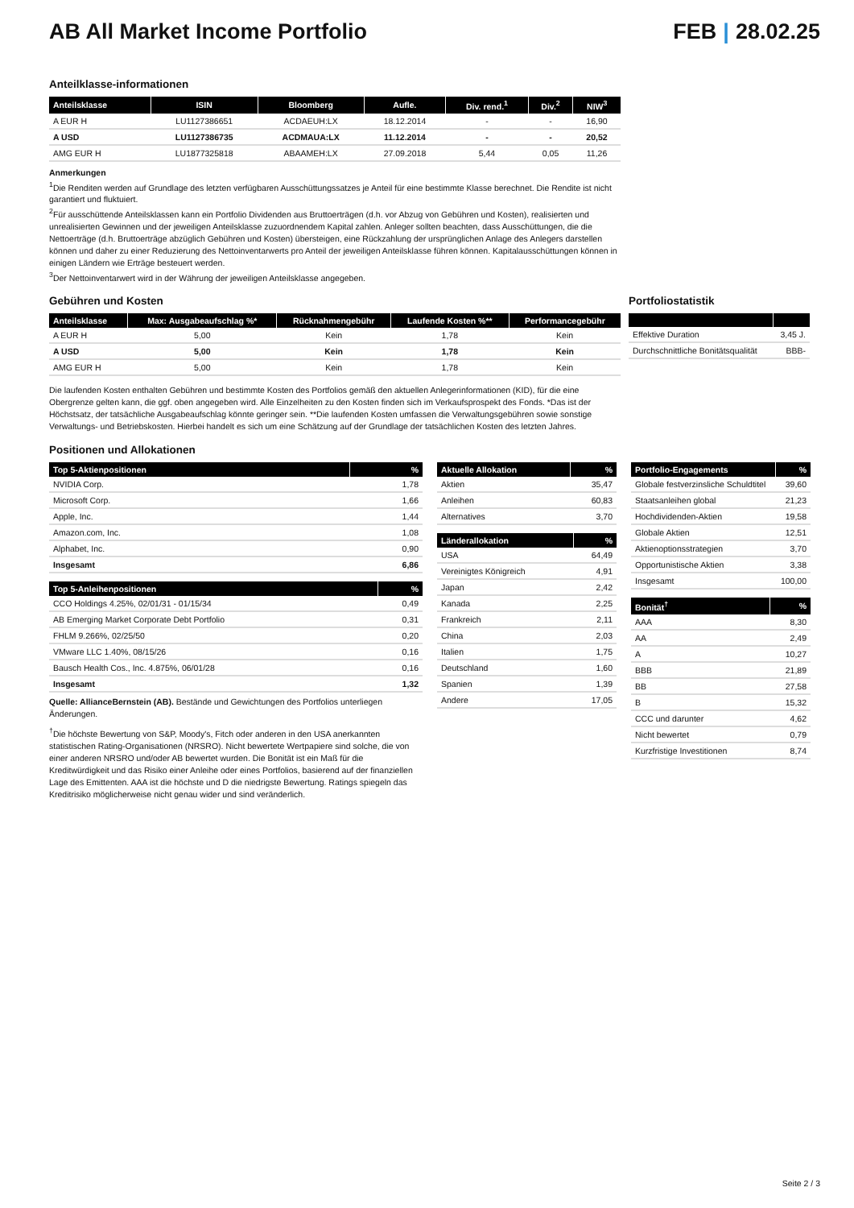AB All Market Income Portfolio FEB | 28.02.25
Anteilklasse-informationen
| Anteilsklasse | ISIN | Bloomberg | Aufle. | Div. rend.<sup>1</sup> | Div.<sup>2</sup> | NIW<sup>3</sup> |
| --- | --- | --- | --- | --- | --- | --- |
| A EUR H | LU1127386651 | ACDAEUH:LX | 18.12.2014 | - | - | 16,90 |
| A USD | LU1127386735 | ACDMAUA:LX | 11.12.2014 | - | - | 20,52 |
| AMG EUR H | LU1877325818 | ABAAMEH:LX | 27.09.2018 | 5,44 | 0,05 | 11,26 |
Anmerkungen
<sup>1</sup> Die Renditen werden auf Grundlage des letzten verfügbaren Ausschüttungssatzes je Anteil für eine bestimmte Klasse berechnet. Die Rendite ist nicht garantiert und fluktuiert.
<sup>2</sup> Für ausschüttende Anteilsklassen kann ein Portfolio Dividenden aus Bruttoerträgen (d.h. vor Abzug von Gebühren und Kosten), realisierten und unrealisierten Gewinnen und der jeweiligen Anteilsklasse zuzuordnendem Kapital zahlen. Anleger sollten beachten, dass Ausschüttungen, die die Nettoerträge (d.h. Bruttoerträge abzüglich Gebühren und Kosten) übersteigen, eine Rückzahlung der ursprünglichen Anlage des Anlegers darstellen können und daher zu einer Reduzierung des Nettoinventarwerts pro Anteil der jeweiligen Anteilsklasse führen können. Kapitalausschüttungen können in einigen Ländern wie Erträge besteuert werden.
<sup>3</sup> Der Nettoinventarwert wird in der Währung der jeweiligen Anteilsklasse angegeben.
Gebühren und Kosten
| Anteilsklasse | Max: Ausgabeaufschlag %* | Rücknahmengebühr | Laufende Kosten %** | Performancegebühr |
| --- | --- | --- | --- | --- |
| A EUR H | 5,00 | Kein | 1,78 | Kein |
| A USD | 5,00 | Kein | 1,78 | Kein |
| AMG EUR H | 5,00 | Kein | 1,78 | Kein |
Die laufenden Kosten enthalten Gebühren und bestimmte Kosten des Portfolios gemäß den aktuellen Anlegerinformationen (KID), für die eine Obergrenze gelten kann, die ggf. oben angegeben wird. Alle Einzelheiten zu den Kosten finden sich im Verkaufsprospekt des Fonds. *Das ist der Höchstsatz, der tatsächliche Ausgabeaufschlag könnte geringer sein. **Die laufenden Kosten umfassen die Verwaltungsgebühren sowie sonstige Verwaltungs- und Betriebskosten. Hierbei handelt es sich um eine Schätzung auf der Grundlage der tatsächlichen Kosten des letzten Jahres.
Portfoliostatistik
| Effektive Duration | 3,45 J. |
| Durchschnittliche Bonitätsqualität | BBB- |
Positionen und Allokationen
| Top 5-Aktienpositionen | % |
| --- | --- |
| NVIDIA Corp. | 1,78 |
| Microsoft Corp. | 1,66 |
| Apple, Inc. | 1,44 |
| Amazon.com, Inc. | 1,08 |
| Alphabet, Inc. | 0,90 |
| Insgesamt | 6,86 |
| Top 5-Anleihenpositionen | % |
| --- | --- |
| CCO Holdings 4.25%, 02/01/31 - 01/15/34 | 0,49 |
| AB Emerging Market Corporate Debt Portfolio | 0,31 |
| FHLM 9.266%, 02/25/50 | 0,20 |
| VMware LLC 1.40%, 08/15/26 | 0,16 |
| Bausch Health Cos., Inc. 4.875%, 06/01/28 | 0,16 |
| Insgesamt | 1,32 |
Quelle: AllianceBernstein (AB). Bestände und Gewichtungen des Portfolios unterliegen Änderungen.
<sup>†</sup> Die höchste Bewertung von S&P, Moody's, Fitch oder anderen in den USA anerkannten statistischen Rating-Organisationen (NRSRO). Nicht bewertete Wertpapiere sind solche, die von einer anderen NRSRO und/oder AB bewertet wurden. Die Bonität ist ein Maß für die Kreditwürdigkeit und das Risiko einer Anleihe oder eines Portfolios, basierend auf der finanziellen Lage des Emittenten. AAA ist die höchste und D die niedrigste Bewertung. Ratings spiegeln das Kreditrisiko möglicherweise nicht genau wider und sind veränderlich.
| Aktuelle Allokation | % |
| --- | --- |
| Aktien | 35,47 |
| Anleihen | 60,83 |
| Alternatives | 3,70 |
| Länderallokation | % |
| --- | --- |
| USA | 64,49 |
| Vereinigtes Königreich | 4,91 |
| Japan | 2,42 |
| Kanada | 2,25 |
| Frankreich | 2,11 |
| China | 2,03 |
| Italien | 1,75 |
| Deutschland | 1,60 |
| Spanien | 1,39 |
| Andere | 17,05 |
| Portfolio-Engagements | % |
| --- | --- |
| Globale festverzinsliche Schuldtitel | 39,60 |
| Staatsanleihen global | 21,23 |
| Hochdividenden-Aktien | 19,58 |
| Globale Aktien | 12,51 |
| Aktienoptionsstrategien | 3,70 |
| Opportunistische Aktien | 3,38 |
| Insgesamt | 100,00 |
| Bonität<sup>†</sup> | % |
| --- | --- |
| AAA | 8,30 |
| AA | 2,49 |
| A | 10,27 |
| BBB | 21,89 |
| BB | 27,58 |
| B | 15,32 |
| CCC und darunter | 4,62 |
| Nicht bewertet | 0,79 |
| Kurzfristige Investitionen | 8,74 |
Seite 2 / 3